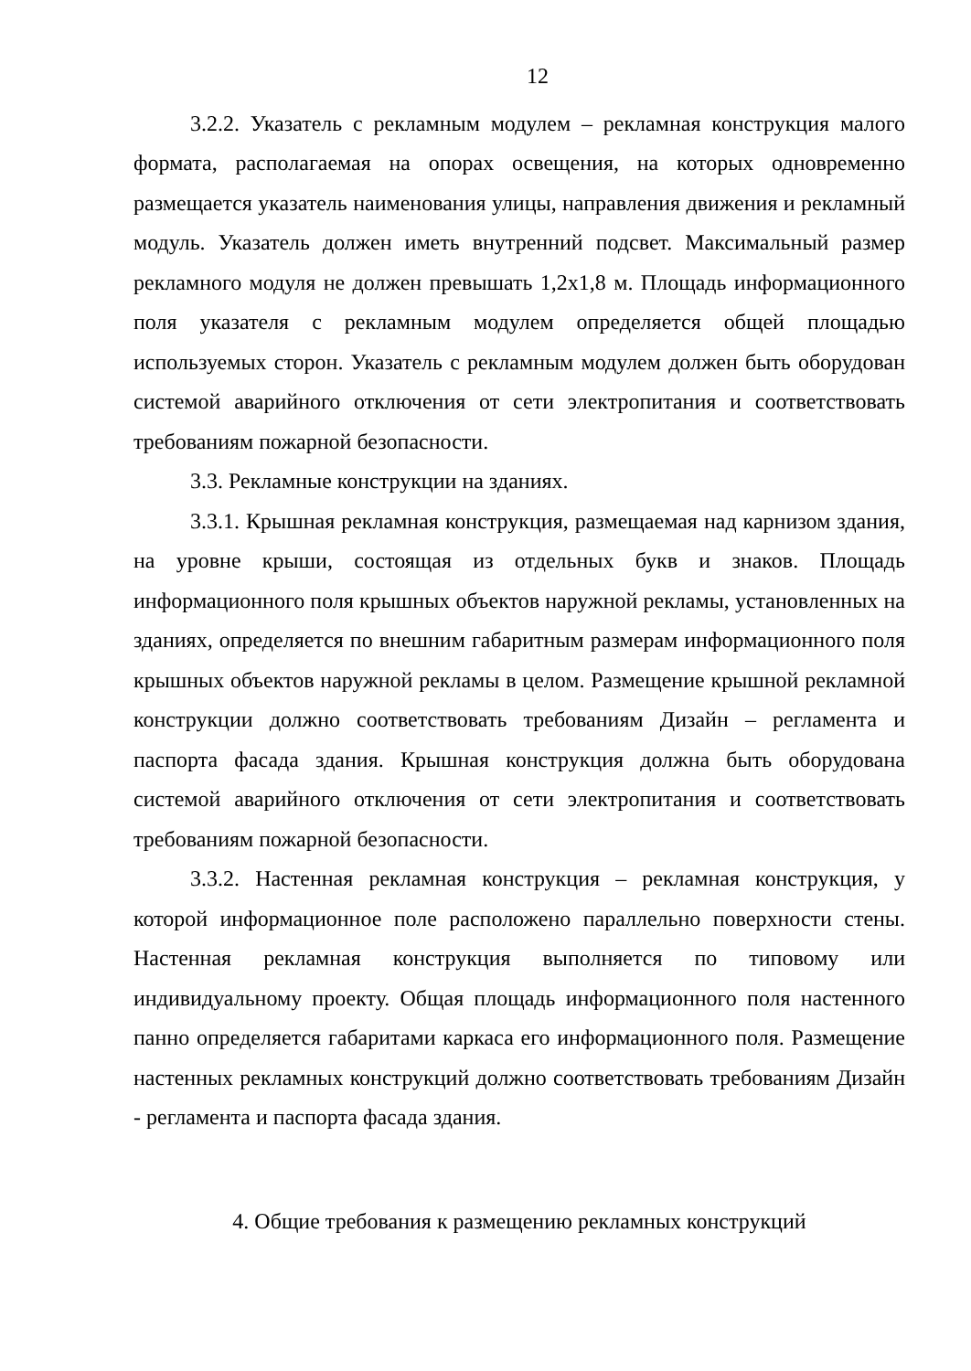12
3.2.2. Указатель с рекламным модулем – рекламная конструкция малого формата, располагаемая на опорах освещения, на которых одновременно размещается указатель наименования улицы, направления движения и рекламный модуль. Указатель должен иметь внутренний подсвет. Максимальный размер рекламного модуля не должен превышать 1,2х1,8 м. Площадь информационного поля указателя с рекламным модулем определяется общей площадью используемых сторон. Указатель с рекламным модулем должен быть оборудован системой аварийного отключения от сети электропитания и соответствовать требованиям пожарной безопасности.
3.3. Рекламные конструкции на зданиях.
3.3.1. Крышная рекламная конструкция, размещаемая над карнизом здания, на уровне крыши, состоящая из отдельных букв и знаков. Площадь информационного поля крышных объектов наружной рекламы, установленных на зданиях, определяется по внешним габаритным размерам информационного поля крышных объектов наружной рекламы в целом. Размещение крышной рекламной конструкции должно соответствовать требованиям Дизайн – регламента и паспорта фасада здания. Крышная конструкция должна быть оборудована системой аварийного отключения от сети электропитания и соответствовать требованиям пожарной безопасности.
3.3.2. Настенная рекламная конструкция – рекламная конструкция, у которой информационное поле расположено параллельно поверхности стены. Настенная рекламная конструкция выполняется по типовому или индивидуальному проекту. Общая площадь информационного поля настенного панно определяется габаритами каркаса его информационного поля. Размещение настенных рекламных конструкций должно соответствовать требованиям Дизайн - регламента и паспорта фасада здания.
4. Общие требования к размещению рекламных конструкций